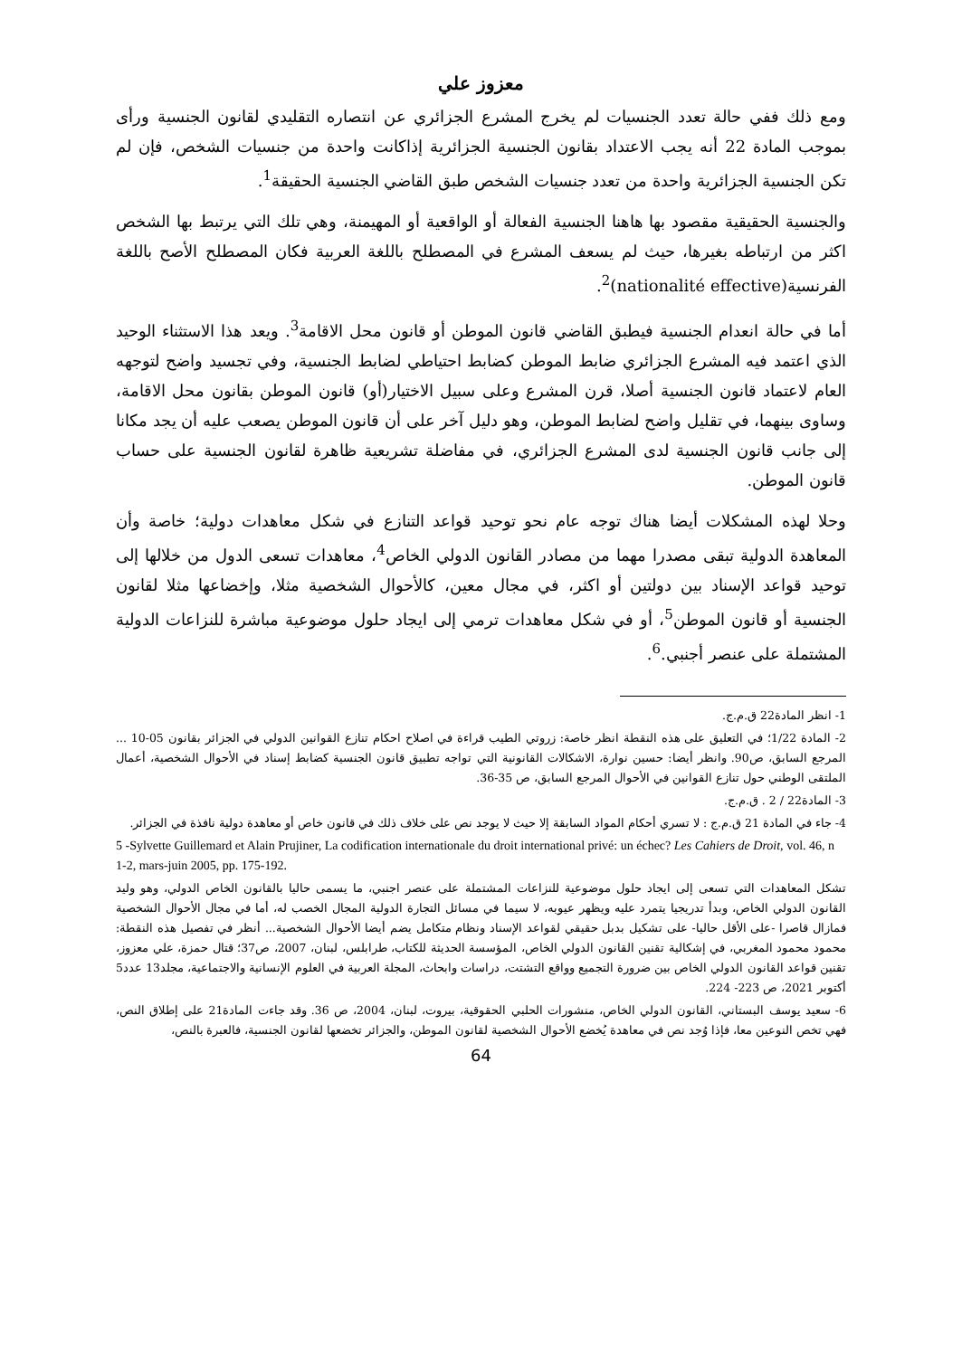معزوز علي
ومع ذلك ففي حالة تعدد الجنسيات لم يخرج المشرع الجزائري عن انتصاره التقليدي لقانون الجنسية ورأى بموجب المادة 22 أنه يجب الاعتداد بقانون الجنسية الجزائرية إذاكانت واحدة من جنسيات الشخص، فإن لم تكن الجنسية الجزائرية واحدة من تعدد جنسيات الشخص طبق القاضي الجنسية الحقيقة<sup>1</sup>.
والجنسية الحقيقية مقصود بها هاهنا الجنسية الفعالة أو الواقعية أو المهيمنة، وهي تلك التي يرتبط بها الشخص اكثر من ارتباطه بغيرها، حيث لم يسعف المشرع في المصطلح باللغة العربية فكان المصطلح الأصح باللغة الفرنسية(nationalité effective)<sup>2</sup>.
أما في حالة انعدام الجنسية فيطبق القاضي قانون الموطن أو قانون محل الاقامة<sup>3</sup>. ويعد هذا الاستثناء الوحيد الذي اعتمد فيه المشرع الجزائري ضابط الموطن كضابط احتياطي لضابط الجنسية، وفي تجسيد واضح لتوجهه العام لاعتماد قانون الجنسية أصلا، قرن المشرع وعلى سبيل الاختيار(أو) قانون الموطن بقانون محل الاقامة، وساوى بينهما، في تقليل واضح لضابط الموطن، وهو دليل آخر على أن قانون الموطن يصعب عليه أن يجد مكانا إلى جانب قانون الجنسية لدى المشرع الجزائري، في مفاضلة تشريعية ظاهرة لقانون الجنسية على حساب قانون الموطن.
وحلا لهذه المشكلات أيضا هناك توجه عام نحو توحيد قواعد التنازع في شكل معاهدات دولية؛ خاصة وأن المعاهدة الدولية تبقى مصدرا مهما من مصادر القانون الدولي الخاص<sup>4</sup>، معاهدات تسعى الدول من خلالها إلى توحيد قواعد الإسناد بين دولتين أو اكثر، في مجال معين، كالأحوال الشخصية مثلا، وإخضاعها مثلا لقانون الجنسية أو قانون الموطن<sup>5</sup>، أو في شكل معاهدات ترمي إلى ايجاد حلول موضوعية مباشرة للنزاعات الدولية المشتملة على عنصر أجنبي.<sup>6</sup>.
1- انظر المادة22 ق.م.ج.
2- المادة 1/22؛ في التعليق على هذه النقطة انظر خاصة: زروتي الطيب قراءة في اصلاح احكام تنازع القوانين الدولي في الجزائر بقانون 05-10 ... المرجع السابق، ص90. وانظر أيضا: حسين نوارة، الاشكالات القانونية التي تواجه تطبيق قانون الجنسية كضابط إسناد في الأحوال الشخصية، أعمال الملتقى الوطني حول تنازع القوانين في الأحوال المرجع السابق، ص 35-36.
3- المادة22 / 2 . ق.م.ج.
4- جاء في المادة 21 ق.م.ج : لا تسري أحكام المواد السابقة إلا حيث لا يوجد نص على خلاف ذلك في قانون خاص أو معاهدة دولية نافذة في الجزائر.
5 -Sylvette Guillemard et Alain Prujiner, La codification internationale du droit international privé: un échec? Les Cahiers de Droit, vol. 46, n 1-2, mars-juin 2005, pp. 175-192.
تشكل المعاهدات التي تسعى إلى ايجاد حلول موضوعية للنزاعات المشتملة على عنصر اجنبي، ما يسمى حاليا بالقانون الخاص الدولي، وهو وليد القانون الدولي الخاص، وبدأ تدريجيا يتمرد عليه ويظهر عيوبه، لا سيما في مسائل التجارة الدولية المجال الخصب له، أما في مجال الأحوال الشخصية فمازال قاصرا -على الأقل حاليا- على تشكيل بدبل حقيقي لقواعد الإسناد ونظام متكامل يضم أيضا الأحوال الشخصية... أنظر في تفصيل هذه النقطة: محمود محمود المغربي، في إشكالية تقنين القانون الدولي الخاص، المؤسسة الحديثة للكتاب، طرابلس، لبنان، 2007، ص37؛ قتال حمزة، علي معزوز، تقنين قواعد القانون الدولي الخاص بين ضرورة التجميع وواقع التشتت، دراسات وابحاث، المجلة العربية في العلوم الإنسانية والاجتماعية، مجلد13 عدد5 أكتوبر 2021، ص 223- 224.
6- سعيد يوسف البستاني، القانون الدولي الخاص، منشورات الحلبي الحقوقية، بيروت، لبنان، 2004، ص 36. وقد جاءت المادة21 على إطلاق النص، فهي تخص النوعين معا، فإذا وُجد نص في معاهدة يُخضع الأحوال الشخصية لقانون الموطن، والجزائر تخضعها لقانون الجنسية، فالعبرة بالنص،
64